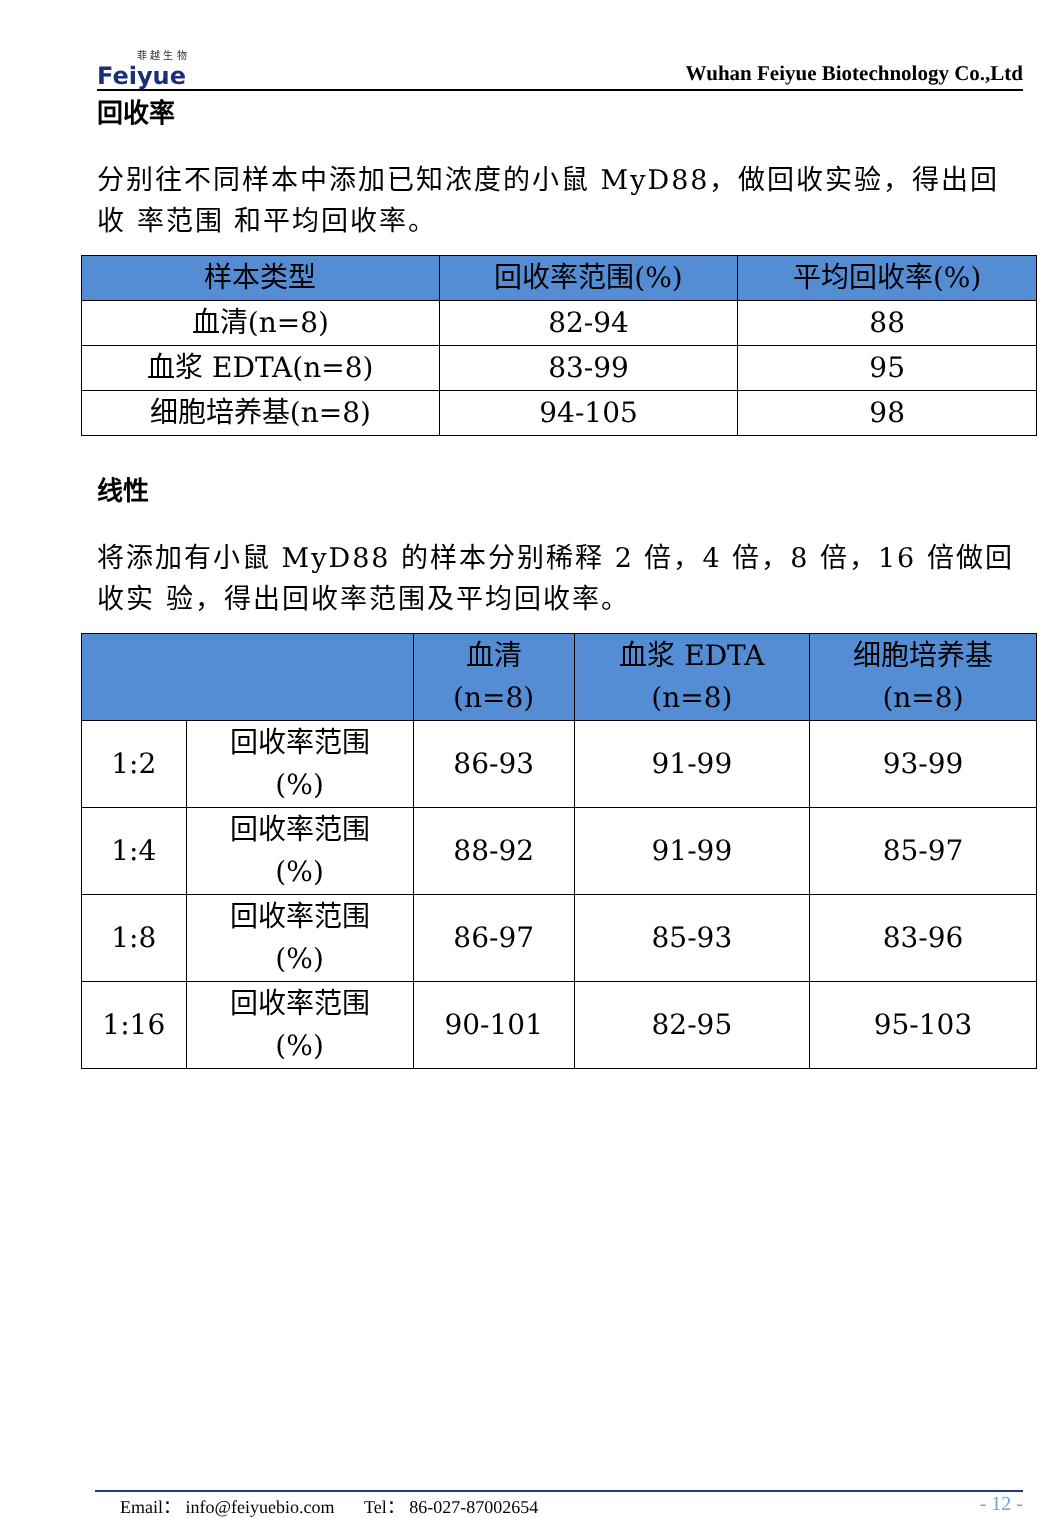菲 越 生 物
Feiyue
Wuhan Feiyue Biotechnology Co.,Ltd
回收率
分别往不同样本中添加已知浓度的小鼠 MyD88，做回收实验，得出回收 率范围 和平均回收率。
| 样本类型 | 回收率范围(%) | 平均回收率(%) |
| --- | --- | --- |
| 血清(n=8) | 82-94 | 88 |
| 血浆 EDTA(n=8) | 83-99 | 95 |
| 细胞培养基(n=8) | 94-105 | 98 |
线性
将添加有小鼠 MyD88 的样本分别稀释 2 倍，4 倍，8 倍，16 倍做回收实 验，得出回收率范围及平均回收率。
| | | 血清 (n=8) | 血浆 EDTA (n=8) | 细胞培养基 (n=8) |
| --- | --- | --- | --- | --- |
| 1:2 | 回收率范围 (%) | 86-93 | 91-99 | 93-99 |
| 1:4 | 回收率范围 (%) | 88-92 | 91-99 | 85-97 |
| 1:8 | 回收率范围 (%) | 86-97 | 85-93 | 83-96 |
| 1:16 | 回收率范围 (%) | 90-101 | 82-95 | 95-103 |
Email： info@feiyuebio.com Tel： 86-027-87002654 - 12 -